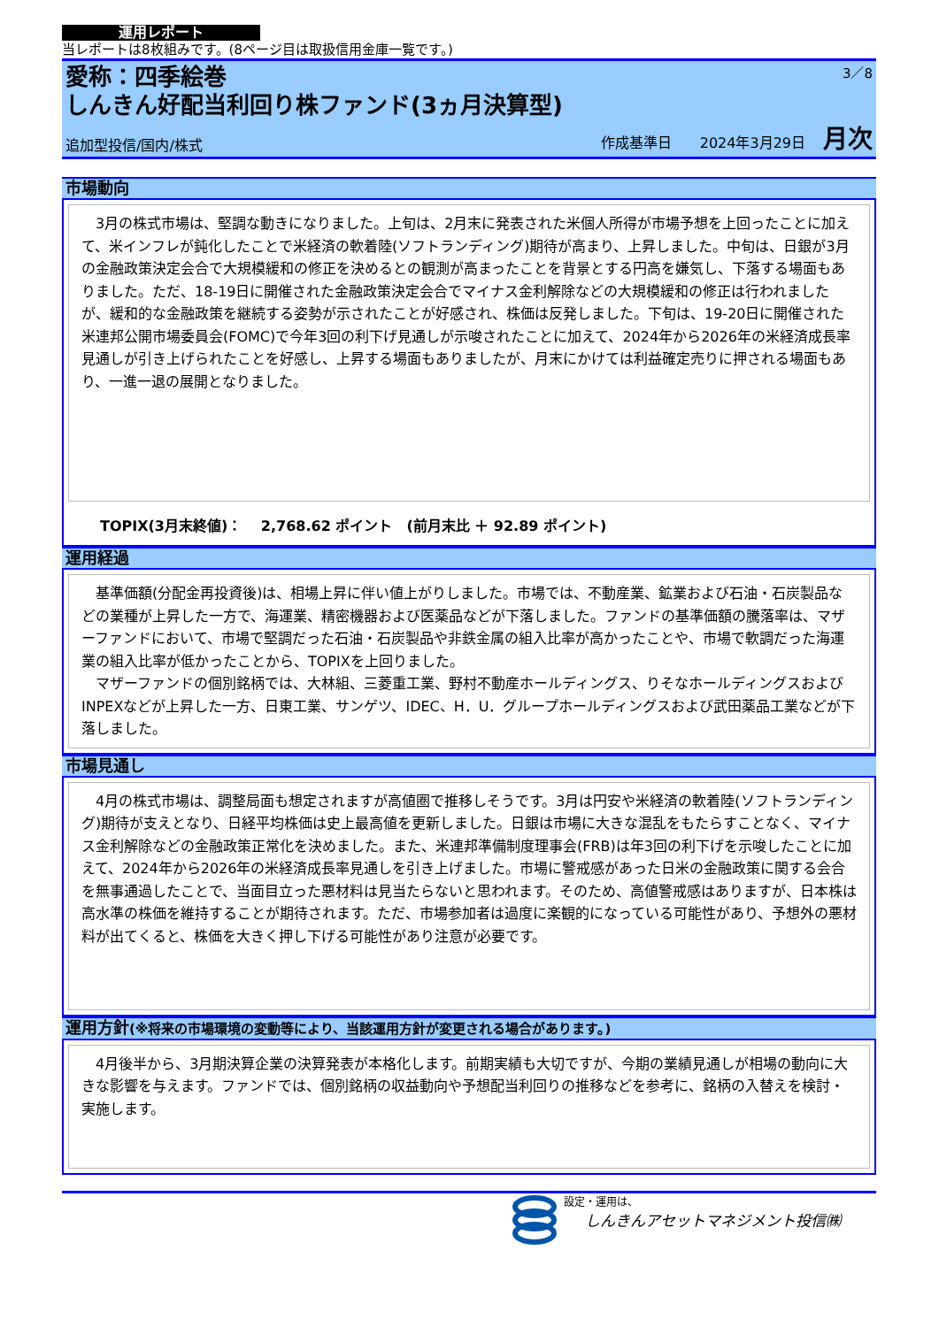運用レポート
当レポートは8枚組みです。(8ページ目は取扱信用金庫一覧です。)
3／8
愛称：四季絵巻
しんきん好配当利回り株ファンド(3ヵ月決算型)
追加型投信/国内/株式 作成基準日　　2024年3月29日 月次
市場動向
　3月の株式市場は、堅調な動きになりました。上旬は、2月末に発表された米個人所得が市場予想を上回ったことに加えて、米インフレが鈍化したことで米経済の軟着陸(ソフトランディング)期待が高まり、上昇しました。中旬は、日銀が3月の金融政策決定会合で大規模緩和の修正を決めるとの観測が高まったことを背景とする円高を嫌気し、下落する場面もありました。ただ、18-19日に開催された金融政策決定会合でマイナス金利解除などの大規模緩和の修正は行われましたが、緩和的な金融政策を継続する姿勢が示されたことが好感され、株価は反発しました。下旬は、19-20日に開催された米連邦公開市場委員会(FOMC)で今年3回の利下げ見通しが示唆されたことに加えて、2024年から2026年の米経済成長率見通しが引き上げられたことを好感し、上昇する場面もありましたが、月末にかけては利益確定売りに押される場面もあり、一進一退の展開となりました。
TOPIX(3月末終値)：　 2,768.62 ポイント　(前月末比 ＋ 92.89 ポイント)
運用経過
　基準価額(分配金再投資後)は、相場上昇に伴い値上がりしました。市場では、不動産業、鉱業および石油・石炭製品などの業種が上昇した一方で、海運業、精密機器および医薬品などが下落しました。ファンドの基準価額の騰落率は、マザーファンドにおいて、市場で堅調だった石油・石炭製品や非鉄金属の組入比率が高かったことや、市場で軟調だった海運業の組入比率が低かったことから、TOPIXを上回りました。
　マザーファンドの個別銘柄では、大林組、三菱重工業、野村不動産ホールディングス、りそなホールディングスおよびINPEXなどが上昇した一方、日東工業、サンゲツ、IDEC、H．U．グループホールディングスおよび武田薬品工業などが下落しました。
市場見通し
　4月の株式市場は、調整局面も想定されますが高値圏で推移しそうです。3月は円安や米経済の軟着陸(ソフトランディング)期待が支えとなり、日経平均株価は史上最高値を更新しました。日銀は市場に大きな混乱をもたらすことなく、マイナス金利解除などの金融政策正常化を決めました。また、米連邦準備制度理事会(FRB)は年3回の利下げを示唆したことに加えて、2024年から2026年の米経済成長率見通しを引き上げました。市場に警戒感があった日米の金融政策に関する会合を無事通過したことで、当面目立った悪材料は見当たらないと思われます。そのため、高値警戒感はありますが、日本株は高水準の株価を維持することが期待されます。ただ、市場参加者は過度に楽観的になっている可能性があり、予想外の悪材料が出てくると、株価を大きく押し下げる可能性があり注意が必要です。
運用方針(※将来の市場環境の変動等により、当該運用方針が変更される場合があります。)
　4月後半から、3月期決算企業の決算発表が本格化します。前期実績も大切ですが、今期の業績見通しが相場の動向に大きな影響を与えます。ファンドでは、個別銘柄の収益動向や予想配当利回りの推移などを参考に、銘柄の入替えを検討・実施します。
設定・運用は、
しんきんアセットマネジメント投信㈱